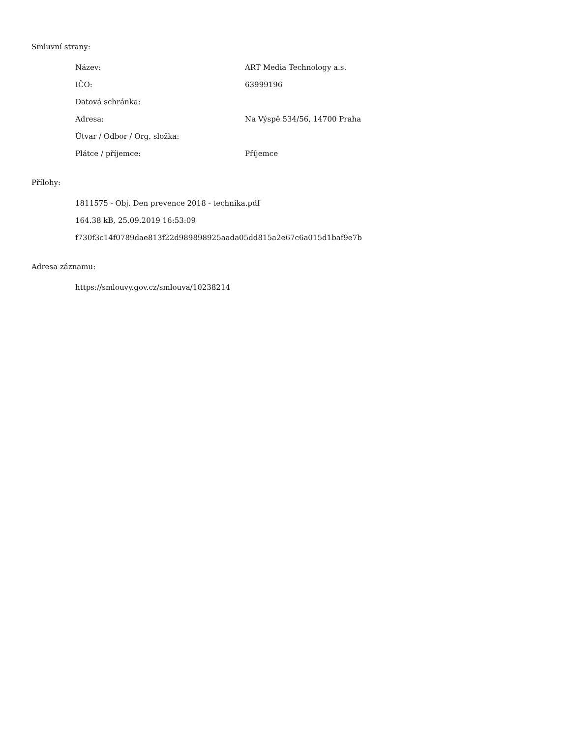Smluvní strany:
| Název: | ART Media Technology a.s. |
| IČO: | 63999196 |
| Datová schránka: | |
| Adresa: | Na Výspě 534/56, 14700 Praha |
| Útvar / Odbor / Org. složka: | |
| Plátce / příjemce: | Příjemce |
Přílohy:
1811575 - Obj. Den prevence 2018 - technika.pdf
164.38 kB, 25.09.2019 16:53:09
f730f3c14f0789dae813f22d989898925aada05dd815a2e67c6a015d1baf9e7b
Adresa záznamu:
https://smlouvy.gov.cz/smlouva/10238214